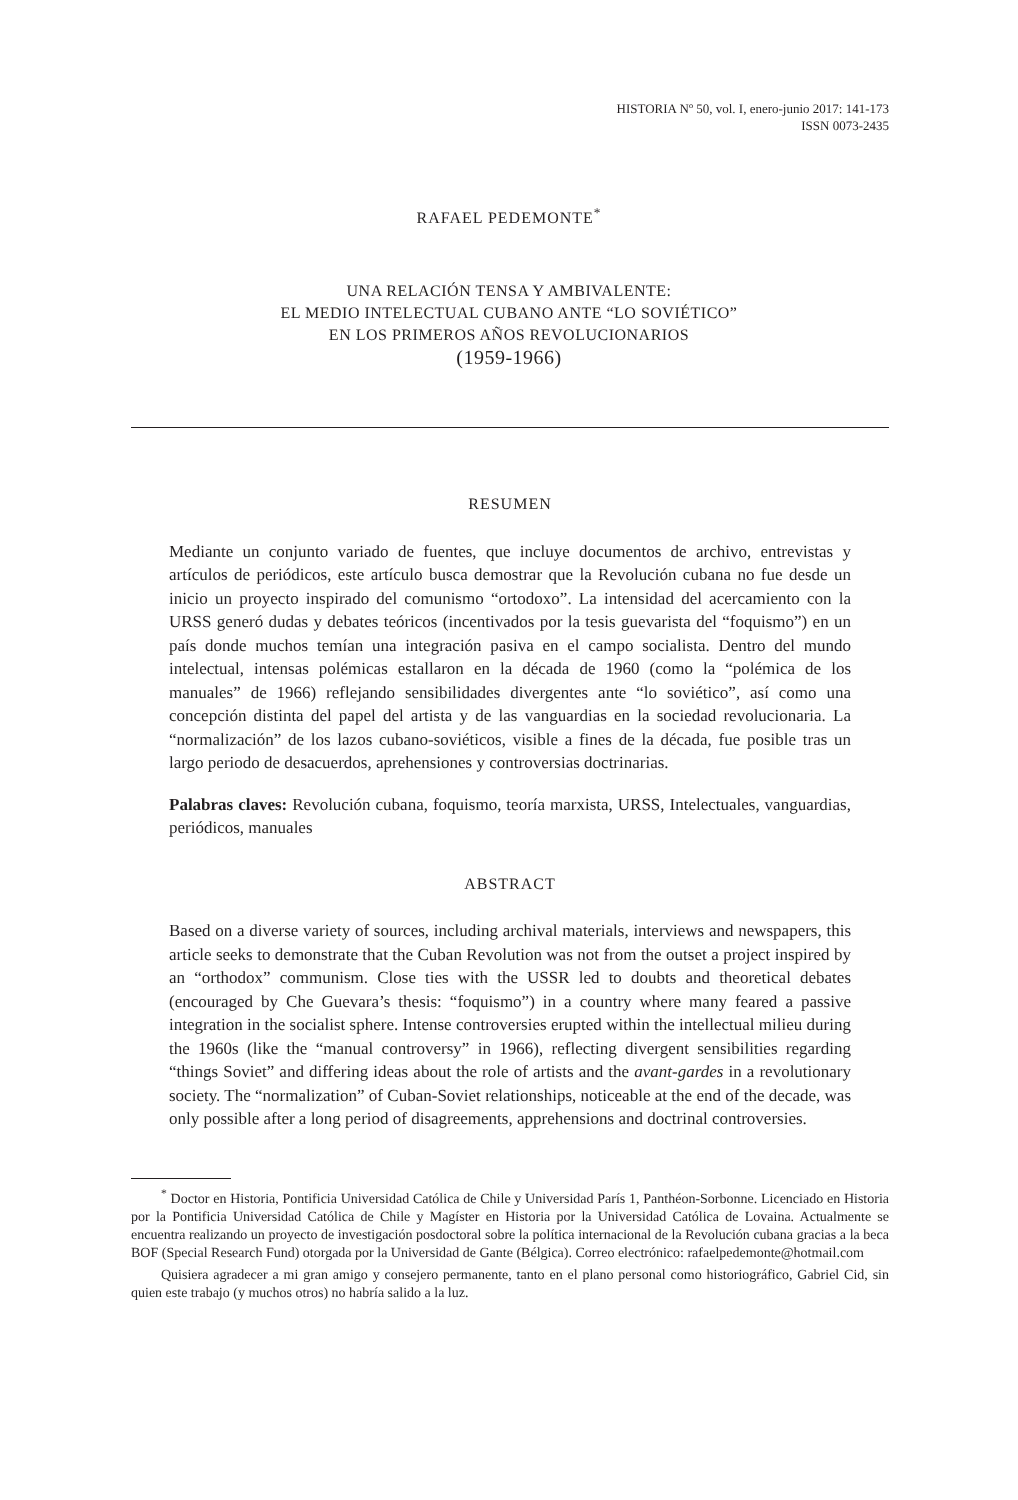HISTORIA Nº 50, vol. I, enero-junio 2017: 141-173
ISSN 0073-2435
RAFAEL PEDEMONTE<sup>*</sup>
UNA RELACIÓN TENSA Y AMBIVALENTE:
EL MEDIO INTELECTUAL CUBANO ANTE “LO SOVIÉTICO”
EN LOS PRIMEROS AÑOS REVOLUCIONARIOS
(1959-1966)
RESUMEN
Mediante un conjunto variado de fuentes, que incluye documentos de archivo, entrevistas y artículos de periódicos, este artículo busca demostrar que la Revolución cubana no fue desde un inicio un proyecto inspirado del comunismo “ortodoxo”. La intensidad del acercamiento con la URSS generó dudas y debates teóricos (incentivados por la tesis guevarista del “foquismo”) en un país donde muchos temían una integración pasiva en el campo socialista. Dentro del mundo intelectual, intensas polémicas estallaron en la década de 1960 (como la “polémica de los manuales” de 1966) reflejando sensibilidades divergentes ante “lo soviético”, así como una concepción distinta del papel del artista y de las vanguardias en la sociedad revolucionaria. La “normalización” de los lazos cubano-soviéticos, visible a fines de la década, fue posible tras un largo periodo de desacuerdos, aprehensiones y controversias doctrinarias.
Palabras claves: Revolución cubana, foquismo, teoría marxista, URSS, Intelectuales, vanguardias, periódicos, manuales
ABSTRACT
Based on a diverse variety of sources, including archival materials, interviews and newspapers, this article seeks to demonstrate that the Cuban Revolution was not from the outset a project inspired by an “orthodox” communism. Close ties with the USSR led to doubts and theoretical debates (encouraged by Che Guevara’s thesis: “foquismo”) in a country where many feared a passive integration in the socialist sphere. Intense controversies erupted within the intellectual milieu during the 1960s (like the “manual controversy” in 1966), reflecting divergent sensibilities regarding “things Soviet” and differing ideas about the role of artists and the avant-gardes in a revolutionary society. The “normalization” of Cuban-Soviet relationships, noticeable at the end of the decade, was only possible after a long period of disagreements, apprehensions and doctrinal controversies.
<sup>*</sup> Doctor en Historia, Pontificia Universidad Católica de Chile y Universidad París 1, Panthéon-Sorbonne. Licenciado en Historia por la Pontificia Universidad Católica de Chile y Magíster en Historia por la Universidad Católica de Lovaina. Actualmente se encuentra realizando un proyecto de investigación posdoctoral sobre la política internacional de la Revolución cubana gracias a la beca BOF (Special Research Fund) otorgada por la Universidad de Gante (Bélgica). Correo electrónico: rafaelpedemonte@hotmail.com
Quisiera agradecer a mi gran amigo y consejero permanente, tanto en el plano personal como historiográfico, Gabriel Cid, sin quien este trabajo (y muchos otros) no habría salido a la luz.